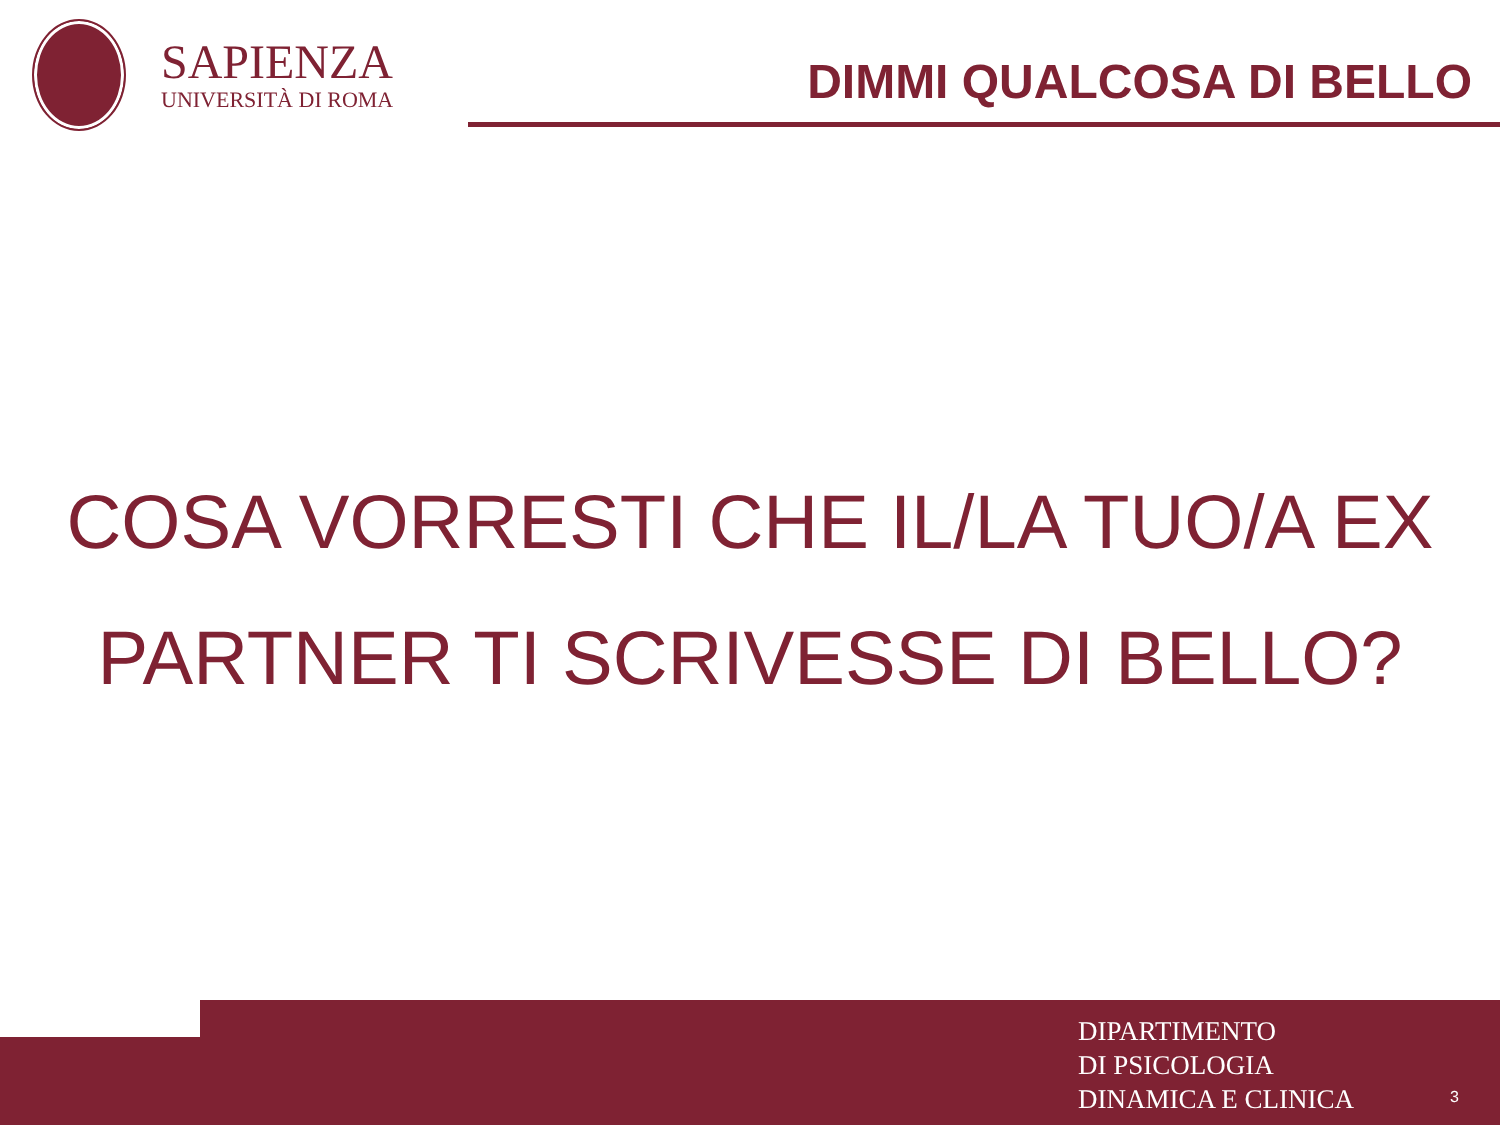SAPIENZA
UNIVERSITÀ DI ROMA
DIMMI QUALCOSA DI BELLO
COSA VORRESTI CHE IL/LA TUO/A EX
PARTNER TI SCRIVESSE DI BELLO?
DIPARTIMENTO
DI PSICOLOGIA
DINAMICA E CLINICA
3